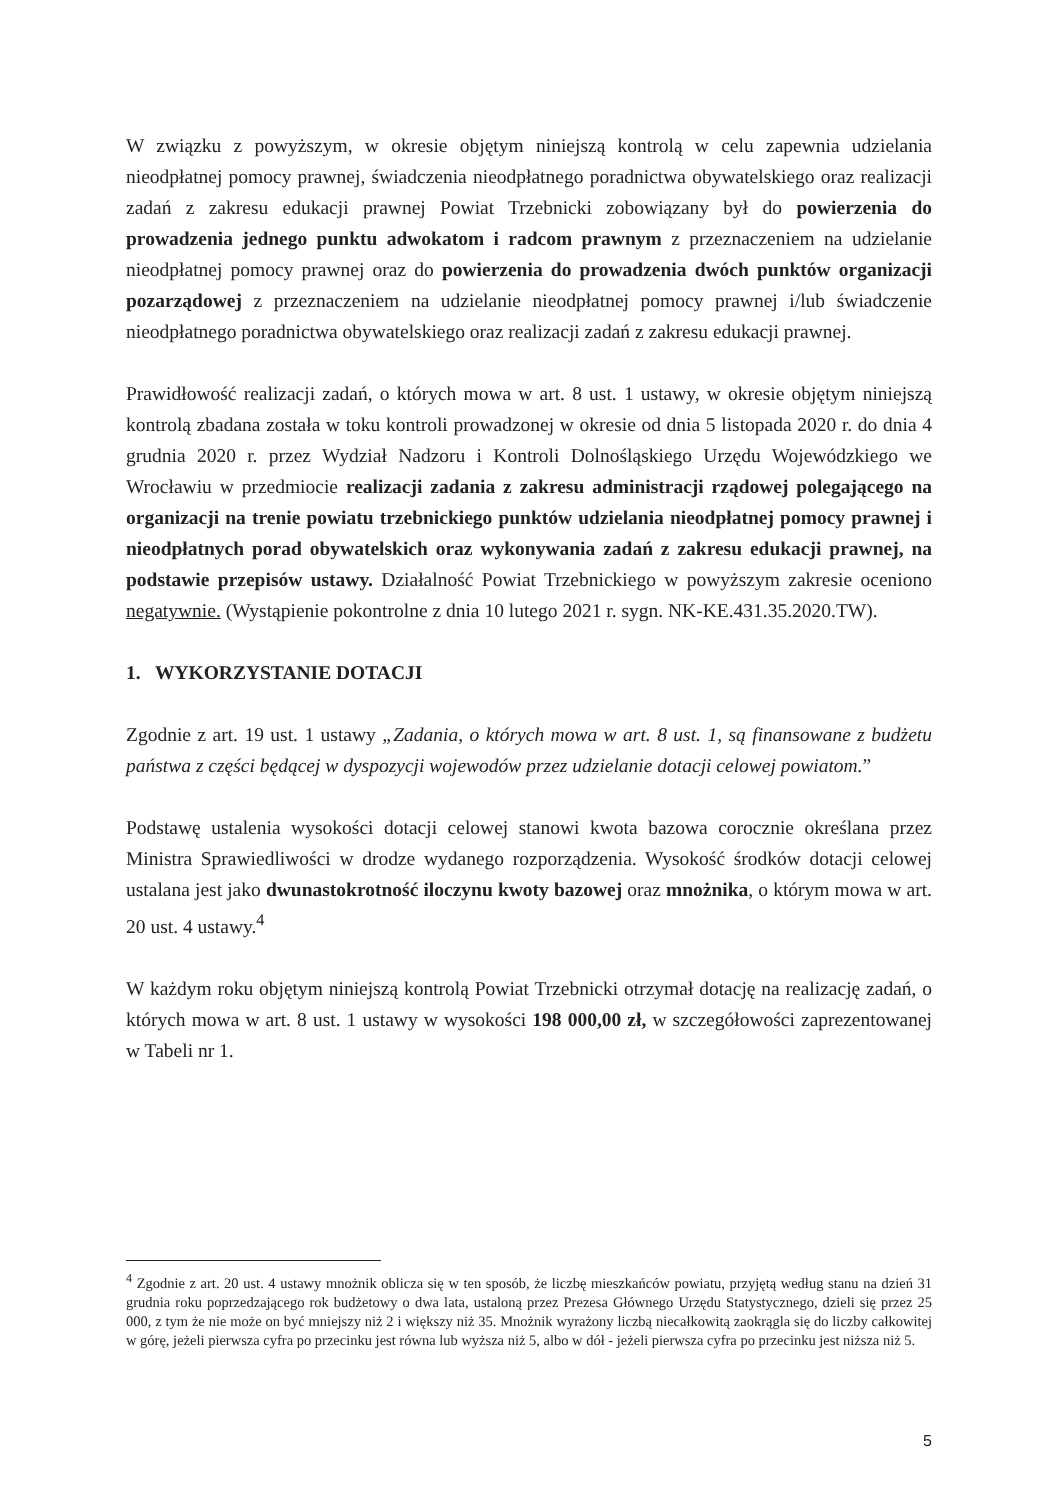W związku z powyższym, w okresie objętym niniejszą kontrolą w celu zapewnia udzielania nieodpłatnej pomocy prawnej, świadczenia nieodpłatnego poradnictwa obywatelskiego oraz realizacji zadań z zakresu edukacji prawnej Powiat Trzebnicki zobowiązany był do powierzenia do prowadzenia jednego punktu adwokatom i radcom prawnym z przeznaczeniem na udzielanie nieodpłatnej pomocy prawnej oraz do powierzenia do prowadzenia dwóch punktów organizacji pozarządowej z przeznaczeniem na udzielanie nieodpłatnej pomocy prawnej i/lub świadczenie nieodpłatnego poradnictwa obywatelskiego oraz realizacji zadań z zakresu edukacji prawnej.
Prawidłowość realizacji zadań, o których mowa w art. 8 ust. 1 ustawy, w okresie objętym niniejszą kontrolą zbadana została w toku kontroli prowadzonej w okresie od dnia 5 listopada 2020 r. do dnia 4 grudnia 2020 r. przez Wydział Nadzoru i Kontroli Dolnośląskiego Urzędu Wojewódzkiego we Wrocławiu w przedmiocie realizacji zadania z zakresu administracji rządowej polegającego na organizacji na trenie powiatu trzebnickiego punktów udzielania nieodpłatnej pomocy prawnej i nieodpłatnych porad obywatelskich oraz wykonywania zadań z zakresu edukacji prawnej, na podstawie przepisów ustawy. Działalność Powiat Trzebnickiego w powyższym zakresie oceniono negatywnie. (Wystąpienie pokontrolne z dnia 10 lutego 2021 r. sygn. NK-KE.431.35.2020.TW).
1. WYKORZYSTANIE DOTACJI
Zgodnie z art. 19 ust. 1 ustawy „Zadania, o których mowa w art. 8 ust. 1, są finansowane z budżetu państwa z części będącej w dyspozycji wojewodów przez udzielanie dotacji celowej powiatom.”
Podstawę ustalenia wysokości dotacji celowej stanowi kwota bazowa corocznie określana przez Ministra Sprawiedliwości w drodze wydanego rozporządzenia. Wysokość środków dotacji celowej ustalana jest jako dwunastokrotność iloczynu kwoty bazowej oraz mnożnika, o którym mowa w art. 20 ust. 4 ustawy.<sup>4</sup>
W każdym roku objętym niniejszą kontrolą Powiat Trzebnicki otrzymał dotację na realizację zadań, o których mowa w art. 8 ust. 1 ustawy w wysokości 198 000,00 zł, w szczegółowości zaprezentowanej w Tabeli nr 1.
<sup>4</sup> Zgodnie z art. 20 ust. 4 ustawy mnożnik oblicza się w ten sposób, że liczbę mieszkańców powiatu, przyjętą według stanu na dzień 31 grudnia roku poprzedzającego rok budżetowy o dwa lata, ustaloną przez Prezesa Głównego Urzędu Statystycznego, dzieli się przez 25 000, z tym że nie może on być mniejszy niż 2 i większy niż 35. Mnożnik wyrażony liczbą niecałkowitą zaokrągla się do liczby całkowitej w górę, jeżeli pierwsza cyfra po przecinku jest równa lub wyższa niż 5, albo w dół - jeżeli pierwsza cyfra po przecinku jest niższa niż 5.
5